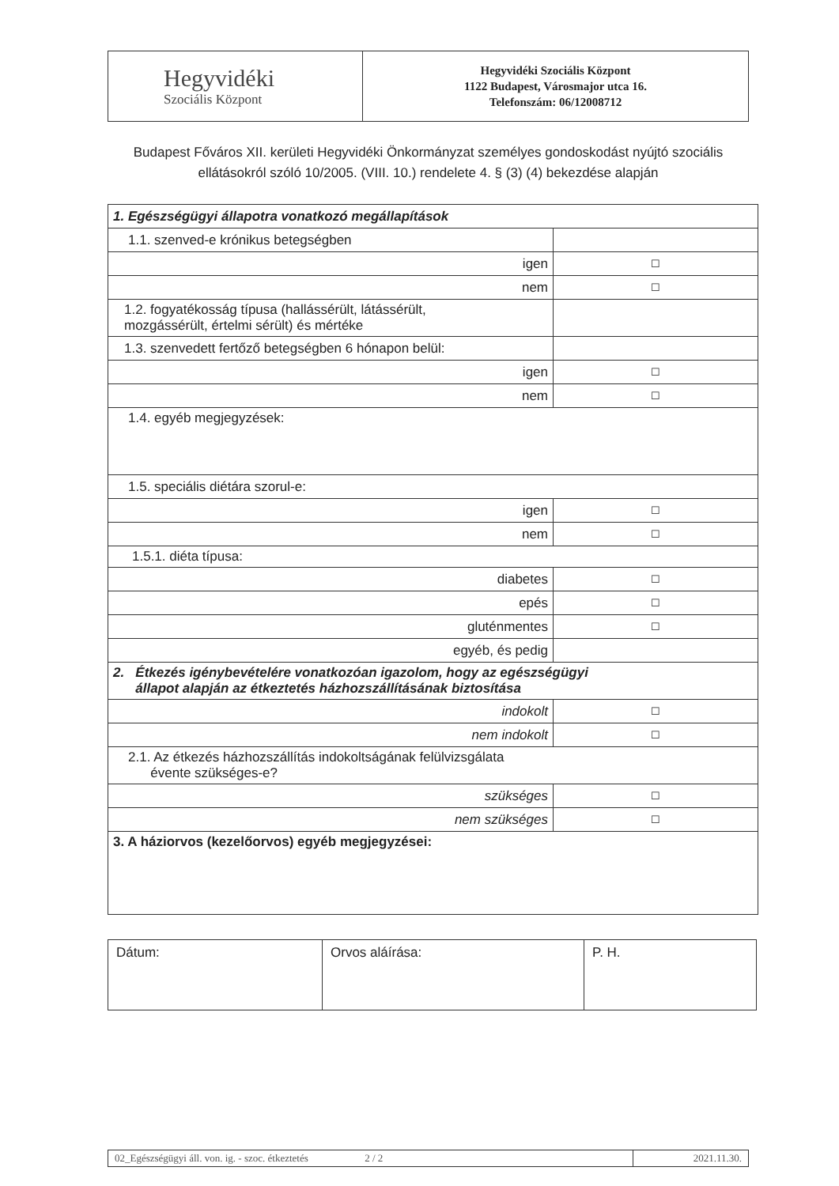| Hegyvidéki Szociális Központ | Hegyvidéki Szociális Központ 1122 Budapest, Városmajor utca 16. Telefonszám: 06/12008712 |
Budapest Főváros XII. kerületi Hegyvidéki Önkormányzat személyes gondoskodást nyújtó szociális ellátásokról szóló 10/2005. (VIII. 10.) rendelete 4. § (3) (4) bekezdése alapján
| 1. Egészségügyi állapotra vonatkozó megállapítások | |
| 1.1. szenved-e krónikus betegségben | |
| igen | ☐ |
| nem | ☐ |
| 1.2. fogyatékosság típusa (hallássérült, látássérült, mozgássérült, értelmi sérült) és mértéke | |
| 1.3. szenvedett fertőző betegségben 6 hónapon belül: | |
| igen | ☐ |
| nem | ☐ |
| 1.4. egyéb megjegyzések: | |
| 1.5. speciális diétára szorul-e: | |
| igen | ☐ |
| nem | ☐ |
| 1.5.1. diéta típusa: | |
| diabetes | ☐ |
| epés | ☐ |
| gluténmentes | ☐ |
| egyéb, és pedig | |
| 2. Étkezés igénybevételére vonatkozóan igazolom, hogy az egészségügyi állapot alapján az étkeztetés házhozszállításának biztosítása | |
| indokolt | ☐ |
| nem indokolt | ☐ |
| 2.1. Az étkezés házhozszállítás indokoltságának felülvizsgálata évente szükséges-e? | |
| szükséges | ☐ |
| nem szükséges | ☐ |
| 3. A háziorvos (kezelőorvos) egyéb megjegyzései: | |
| Dátum: | Orvos aláírása: | P. H. |
| 02_Egészségügyi áll. von. ig. - szoc. étkeztetés 2 / 2 | 2021.11.30. |